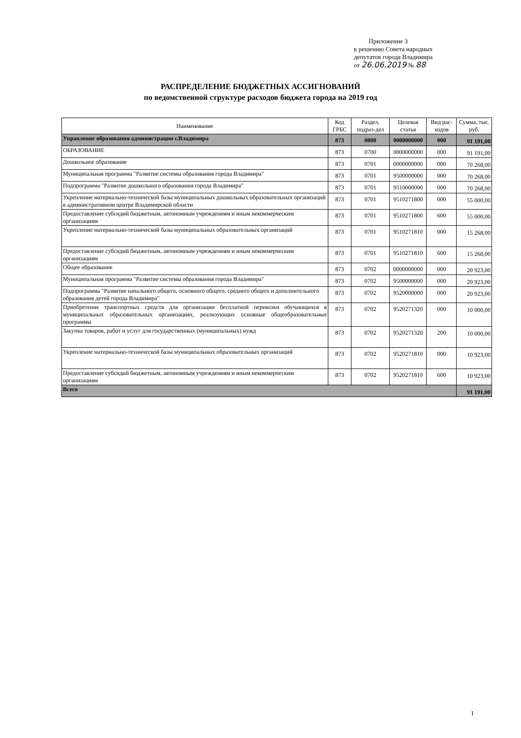Приложение 3
к решению Совета народных
депутатов города Владимира
от 26.06.2019 № 88
РАСПРЕДЕЛЕНИЕ БЮДЖЕТНЫХ АССИГНОВАНИЙ
по ведомственной структуре расходов бюджета города на 2019 год
| Наименование | Код ГРБС | Раздел, подраз-дел | Целевая статья | Вид рас-ходов | Сумма, тыс. руб. |
| --- | --- | --- | --- | --- | --- |
| Управление образования администрации г.Владимира | 873 | 0000 | 0000000000 | 000 | 91 191,00 |
| ОБРАЗОВАНИЕ | 873 | 0700 | 0000000000 | 000 | 91 191,00 |
| Дошкольное образование | 873 | 0701 | 0000000000 | 000 | 70 268,00 |
| Муниципальная программа "Развитие системы образования города Владимира" | 873 | 0701 | 9500000000 | 000 | 70 268,00 |
| Подпрограмма "Развитие дошкольного образования города Владимира" | 873 | 0701 | 9510000000 | 000 | 70 268,00 |
| Укрепление материально-технической базы муниципальных дошкольных образовательных организаций в административном центре Владимирской области | 873 | 0701 | 9510271800 | 000 | 55 000,00 |
| Предоставление субсидий бюджетным, автономным учреждениям и иным некоммерческим организациям | 873 | 0701 | 9510271800 | 600 | 55 000,00 |
| Укрепление материально-технической базы муниципальных образовательных организаций | 873 | 0701 | 9510271810 | 000 | 15 268,00 |
| Предоставление субсидий бюджетным, автономным учреждениям и иным некоммерческим организациям | 873 | 0701 | 9510271810 | 600 | 15 268,00 |
| Общее образование | 873 | 0702 | 0000000000 | 000 | 20 923,00 |
| Муниципальная программа "Развитие системы образования города Владимира" | 873 | 0702 | 9500000000 | 000 | 20 923,00 |
| Подпрограмма "Развитие начального общего, основного общего, среднего общего и дополнительного образования детей города Владимира" | 873 | 0702 | 9520000000 | 000 | 20 923,00 |
| Приобретение транспортных средств для организации бесплатной перевозки обучающихся в муниципальных образовательных организациях, реализующих основные общеобразовательные программы | 873 | 0702 | 9520271320 | 000 | 10 000,00 |
| Закупка товаров, работ и услуг для государственных (муниципальных) нужд | 873 | 0702 | 9520271320 | 200 | 10 000,00 |
| Укрепление материально-технической базы муниципальных образовательных организаций | 873 | 0702 | 9520271810 | 000 | 10 923,00 |
| Предоставление субсидий бюджетным, автономным учреждениям и иным некоммерческим организациям | 873 | 0702 | 9520271810 | 600 | 10 923,00 |
| Всего | | | | | 91 191,00 |
1